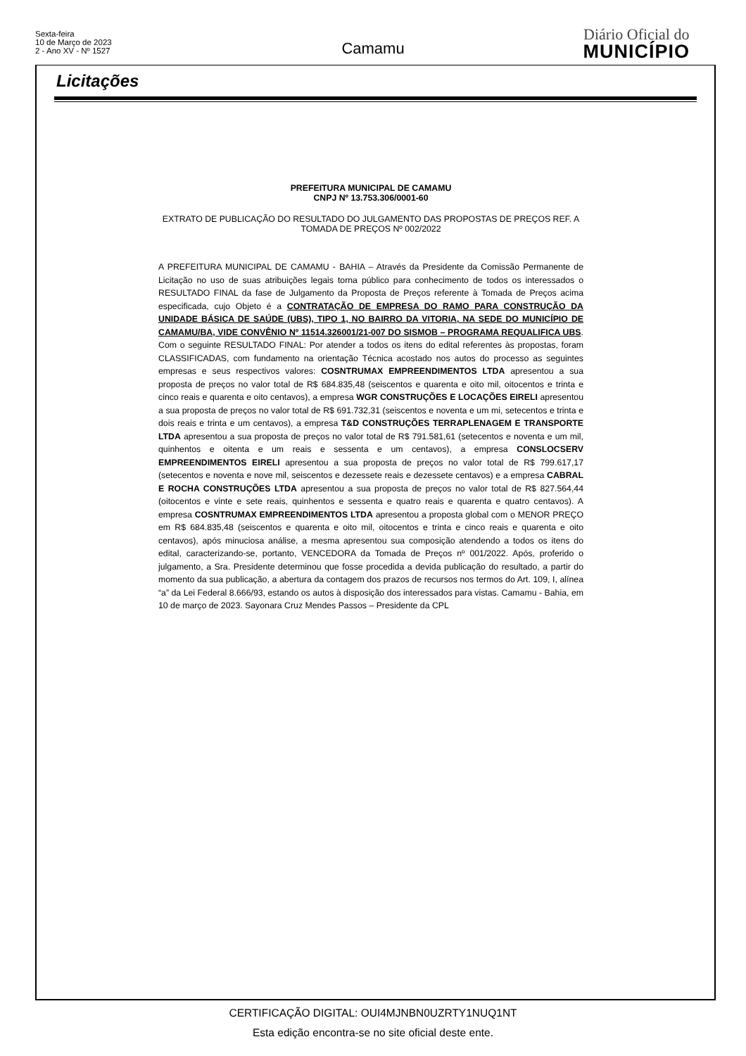Sexta-feira
10 de Março de 2023
2 - Ano XV - Nº 1527
Camamu
Diário Oficial do
MUNICÍPIO
Licitações
PREFEITURA MUNICIPAL DE CAMAMU
CNPJ Nº 13.753.306/0001-60
EXTRATO DE PUBLICAÇÃO DO RESULTADO DO JULGAMENTO DAS PROPOSTAS DE PREÇOS REF. A TOMADA DE PREÇOS Nº 002/2022
A PREFEITURA MUNICIPAL DE CAMAMU - BAHIA – Através da Presidente da Comissão Permanente de Licitação no uso de suas atribuições legais torna público para conhecimento de todos os interessados o RESULTADO FINAL da fase de Julgamento da Proposta de Preços referente à Tomada de Preços acima especificada, cujo Objeto é a CONTRATAÇÃO DE EMPRESA DO RAMO PARA CONSTRUÇÃO DA UNIDADE BÁSICA DE SAÚDE (UBS), TIPO 1, NO BAIRRO DA VITORIA, NA SEDE DO MUNICÍPIO DE CAMAMU/BA, VIDE CONVÊNIO Nº 11514.326001/21-007 DO SISMOB – PROGRAMA REQUALIFICA UBS. Com o seguinte RESULTADO FINAL: Por atender a todos os itens do edital referentes às propostas, foram CLASSIFICADAS, com fundamento na orientação Técnica acostado nos autos do processo as seguintes empresas e seus respectivos valores: COSNTRUMAX EMPREENDIMENTOS LTDA apresentou a sua proposta de preços no valor total de R$ 684.835,48 (seiscentos e quarenta e oito mil, oitocentos e trinta e cinco reais e quarenta e oito centavos), a empresa WGR CONSTRUÇÕES E LOCAÇÕES EIRELI apresentou a sua proposta de preços no valor total de R$ 691.732,31 (seiscentos e noventa e um mi, setecentos e trinta e dois reais e trinta e um centavos), a empresa T&D CONSTRUÇÕES TERRAPLENAGEM E TRANSPORTE LTDA apresentou a sua proposta de preços no valor total de R$ 791.581,61 (setecentos e noventa e um mil, quinhentos e oitenta e um reais e sessenta e um centavos), a empresa CONSLOCSERV EMPREENDIMENTOS EIRELI apresentou a sua proposta de preços no valor total de R$ 799.617,17 (setecentos e noventa e nove mil, seiscentos e dezessete reais e dezessete centavos) e a empresa CABRAL E ROCHA CONSTRUÇÕES LTDA apresentou a sua proposta de preços no valor total de R$ 827.564,44 (oitocentos e vinte e sete reais, quinhentos e sessenta e quatro reais e quarenta e quatro centavos). A empresa COSNTRUMAX EMPREENDIMENTOS LTDA apresentou a proposta global com o MENOR PREÇO em R$ 684.835,48 (seiscentos e quarenta e oito mil, oitocentos e trinta e cinco reais e quarenta e oito centavos), após minuciosa análise, a mesma apresentou sua composição atendendo a todos os itens do edital, caracterizando-se, portanto, VENCEDORA da Tomada de Preços nº 001/2022. Após, proferido o julgamento, a Sra. Presidente determinou que fosse procedida a devida publicação do resultado, a partir do momento da sua publicação, a abertura da contagem dos prazos de recursos nos termos do Art. 109, I, alínea “a” da Lei Federal 8.666/93, estando os autos à disposição dos interessados para vistas. Camamu - Bahia, em 10 de março de 2023. Sayonara Cruz Mendes Passos – Presidente da CPL
CERTIFICAÇÃO DIGITAL: OUI4MJNBN0UZRTY1NUQ1NT
Esta edição encontra-se no site oficial deste ente.